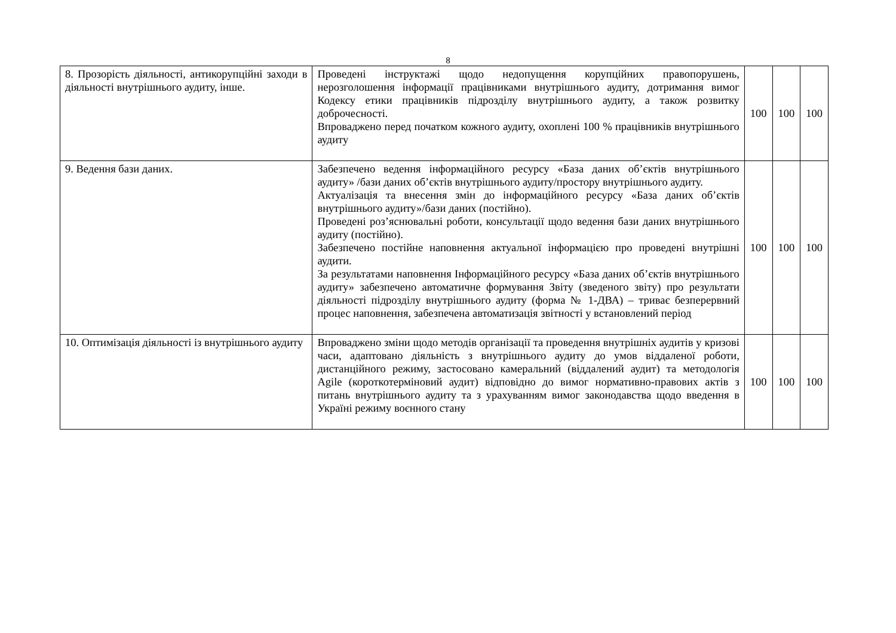8
| 8. Прозорість діяльності, антикорупційні заходи в діяльності внутрішнього аудиту, інше. | Проведені інструктажі щодо недопущення корупційних правопорушень, нерозголошення інформації працівниками внутрішнього аудиту, дотримання вимог Кодексу етики працівників підрозділу внутрішнього аудиту, а також розвитку доброчесності. Впроваджено перед початком кожного аудиту, охоплені 100 % працівників внутрішнього аудиту | 100 | 100 | 100 |
| 9. Ведення бази даних. | Забезпечено ведення інформаційного ресурсу «База даних об’єктів внутрішнього аудиту» /бази даних об’єктів внутрішнього аудиту/простору внутрішнього аудиту. Актуалізація та внесення змін до інформаційного ресурсу «База даних об’єктів внутрішнього аудиту»/бази даних (постійно). Проведені роз’яснювальні роботи, консультації щодо ведення бази даних внутрішнього аудиту (постійно). Забезпечено постійне наповнення актуальної інформацією про проведені внутрішні аудити. За результатами наповнення Інформаційного ресурсу «База даних об’єктів внутрішнього аудиту» забезпечено автоматичне формування Звіту (зведеного звіту) про результати діяльності підрозділу внутрішнього аудиту (форма № 1-ДВА) – триває безперервний процес наповнення, забезпечена автоматизація звітності у встановлений період | 100 | 100 | 100 |
| 10. Оптимізація діяльності із внутрішнього аудиту | Впроваджено зміни щодо методів організації та проведення внутрішніх аудитів у кризові часи, адаптовано діяльність з внутрішнього аудиту до умов віддаленої роботи, дистанційного режиму, застосовано камеральний (віддалений аудит) та методологія Agile (короткотерміновий аудит) відповідно до вимог нормативно-правових актів з питань внутрішнього аудиту та з урахуванням вимог законодавства щодо введення в Україні режиму воєнного стану | 100 | 100 | 100 |